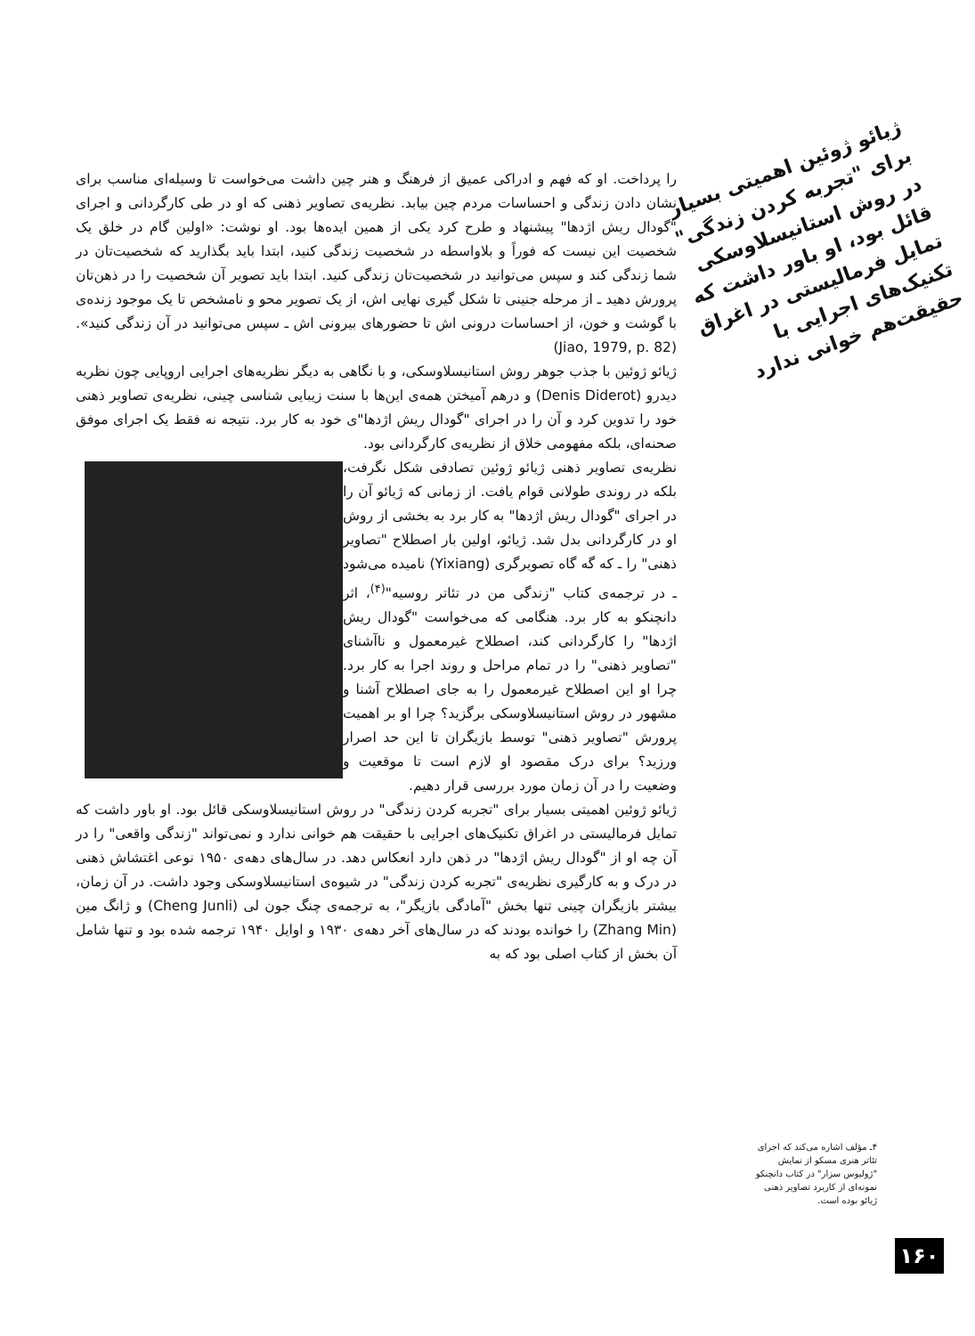ژیائو ژوئین اهمیتی بسیار برای "تجربه کردن زندگی" در روش استانیسلاوسکی قائل بود، او باور داشت که تمایل فرمالیستی در اغراق تکنیک‌های اجرایی با حقیقت‌هم خوانی ندارد
را پرداخت. او که فهم و ادراکی عمیق از فرهنگ و هنر چین داشت می‌خواست تا وسیله‌ای مناسب برای نشان دادن زندگی و احساسات مردم چین بیابد. نظریه‌ی تصاویر ذهنی که او در طی کارگردانی و اجرای "گودال ریش اژدها" پیشنهاد و طرح کرد یکی از همین ایده‌ها بود. او نوشت: «اولین گام در خلق یک شخصیت این نیست که فوراً و بلاواسطه در شخصیت زندگی کنید، ابتدا باید بگذارید که شخصیت‌تان در شما زندگی کند و سپس می‌توانید در شخصیت‌تان زندگی کنید. ابتدا باید تصویر آن شخصیت را در ذهن‌تان پرورش دهید ـ از مرحله جنینی تا شکل گیری نهایی اش، از یک تصویر محو و نامشخص تا یک موجود زنده‌ی با گوشت و خون، از احساسات درونی اش تا حضورهای بیرونی اش ـ سپس می‌توانید در آن زندگی کنید». (Jiao, 1979, p. 82)
ژیائو ژوئین با جذب جوهر روش استانیسلاوسکی، و با نگاهی به دیگر نظریه‌های اجرایی اروپایی چون نظریه دیدرو (Denis Diderot) و درهم آمیختن همه‌ی این‌ها با سنت زیبایی شناسی چینی، نظریه‌ی تصاویر ذهنی خود را تدوین کرد و آن را در اجرای "گودال ریش اژدها"ی خود به کار برد. نتیجه نه فقط یک اجرای موفق صحنه‌ای، بلکه مفهومی خلاق از نظریه‌ی کارگردانی بود.
نظریه‌ی تصاویر ذهنی ژیائو ژوئین تصادفی شکل نگرفت، بلکه در روندی طولانی قوام یافت. از زمانی که ژیائو آن را در اجرای "گودال ریش اژدها" به کار برد به بخشی از روش او در کارگردانی بدل شد. ژیائو، اولین بار اصطلاح "تصاویر ذهنی" را ـ که گه گاه تصویرگری (Yixiang) نامیده می‌شود ـ در ترجمه‌ی کتاب "زندگی من در تئاتر روسیه"<sup>(۴)</sup>، اثر دانچنکو به کار برد. هنگامی که می‌خواست "گودال ریش اژدها" را کارگردانی کند، اصطلاح غیرمعمول و ناآشنای "تصاویر ذهنی" را در تمام مراحل و روند اجرا به کار برد. چرا او این اصطلاح غیرمعمول را به جای اصطلاح آشنا و مشهور در روش استانیسلاوسکی برگزید؟ چرا او بر اهمیت پرورش "تصاویر ذهنی" توسط بازیگران تا این حد اصرار ورزید؟ برای درک مقصود او لازم است تا موقعیت و وضعیت را در آن زمان مورد بررسی قرار دهیم.
ژیائو ژوئین اهمیتی بسیار برای "تجربه کردن زندگی" در روش استانیسلاوسکی قائل بود. او باور داشت که تمایل فرمالیستی در اغراق تکنیک‌های اجرایی با حقیقت هم خوانی ندارد و نمی‌تواند "زندگی واقعی" را در آن چه او از "گودال ریش اژدها" در ذهن دارد انعکاس دهد. در سال‌های دهه‌ی ۱۹۵۰ نوعی اغتشاش ذهنی در درک و به کارگیری نظریه‌ی "تجربه کردن زندگی" در شیوه‌ی استانیسلاوسکی وجود داشت. در آن زمان، بیشتر بازیگران چینی تنها بخش "آمادگی بازیگر"، به ترجمه‌ی چنگ جون لی (Cheng Junli) و ژانگ مین (Zhang Min) را خوانده بودند که در سال‌های آخر دهه‌ی ۱۹۳۰ و اوایل ۱۹۴۰ ترجمه شده بود و تنها شامل آن بخش از کتاب اصلی بود که به
۴ـ مؤلف اشاره می‌کند که اجرای تئاتر هنری مسکو از نمایش "ژولیوس سزار" در کتاب دانچنکو نمونه‌ای از کاربرد تصاویر ذهنی ژیائو بوده است.
۱۶۰